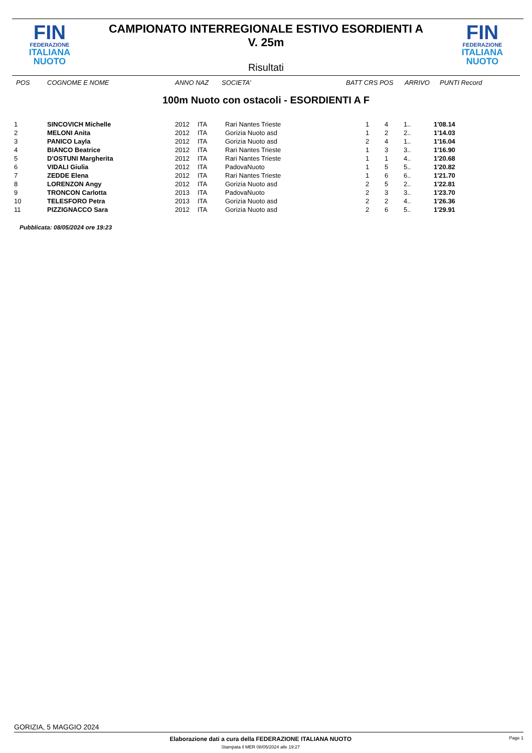FIN
FEDERAZIONE
ITALIANA
NUOTO
CAMPIONATO INTERREGIONALE ESTIVO ESORDIENTI A
V. 25m
FIN
FEDERAZIONE
ITALIANA
NUOTO
Risultati
| POS | COGNOME E NOME | ANNO NAZ | SOCIETA' | BATT CRS POS | ARRIVO | PUNTI Record |
| --- | --- | --- | --- | --- | --- | --- |
100m Nuoto con ostacoli - ESORDIENTI A F
| 1 | SINCOVICH Michelle | 2012 | ITA | Rari Nantes Trieste | 1 | 4 | 1.. | 1'08.14 |
| 2 | MELONI Anita | 2012 | ITA | Gorizia Nuoto asd | 1 | 2 | 2.. | 1'14.03 |
| 3 | PANICO Layla | 2012 | ITA | Gorizia Nuoto asd | 2 | 4 | 1.. | 1'16.04 |
| 4 | BIANCO Beatrice | 2012 | ITA | Rari Nantes Trieste | 1 | 3 | 3.. | 1'16.90 |
| 5 | D'OSTUNI Margherita | 2012 | ITA | Rari Nantes Trieste | 1 | 1 | 4.. | 1'20.68 |
| 6 | VIDALI Giulia | 2012 | ITA | PadovaNuoto | 1 | 5 | 5.. | 1'20.82 |
| 7 | ZEDDE Elena | 2012 | ITA | Rari Nantes Trieste | 1 | 6 | 6.. | 1'21.70 |
| 8 | LORENZON Angy | 2012 | ITA | Gorizia Nuoto asd | 2 | 5 | 2.. | 1'22.81 |
| 9 | TRONCON Carlotta | 2013 | ITA | PadovaNuoto | 2 | 3 | 3.. | 1'23.70 |
| 10 | TELESFORO Petra | 2013 | ITA | Gorizia Nuoto asd | 2 | 2 | 4.. | 1'26.36 |
| 11 | PIZZIGNACCO Sara | 2012 | ITA | Gorizia Nuoto asd | 2 | 6 | 5.. | 1'29.91 |
Pubblicata: 08/05/2024 ore 19:23
GORIZIA, 5 MAGGIO 2024
Elaborazione dati a cura della FEDERAZIONE ITALIANA NUOTO
Stampata il MER 08/05/2024 alle 19:27
Page 1